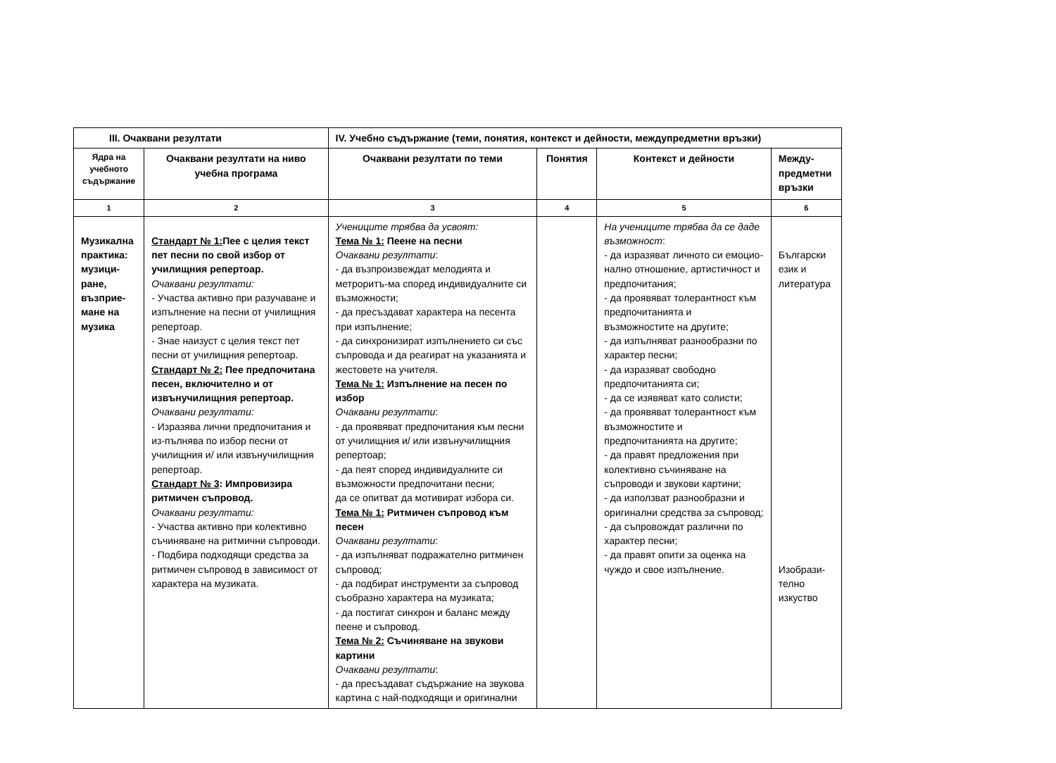| III. Очаквани резултати | | IV. Учебно съдържание (теми, понятия, контекст и дейности, междупредметни връзки) | | | |
| --- | --- | --- | --- | --- | --- |
| Ядра на учебното съдържание | Очаквани резултати на ниво учебна програма | Очаквани резултати по теми | Понятия | Контекст и дейности | Между-предметни връзки |
| 1 | 2 | 3 | 4 | 5 | 6 |
| Музикална практика: музици-ране, възприе-мане на музика | Стандарт № 1: Пее с целия текст пет песни по свой избор от училищния репертоар. Очаквани резултати: - Участва активно при разучаване и изпълнение на песни от училищния репертоар. - Знае наизуст с целия текст пет песни от училищния репертоар. Стандарт № 2: Пее предпочитана песен, включително и от извънучилищния репертоар. Очаквани резултати: - Изразява лични предпочитания и из-пълнява по избор песни от училищния и/ или извънучилищния репертоар. Стандарт № 3 : Импровизира ритмичен съпровод. Очаквани резултати: - Участва активно при колективно съчиняване на ритмични съпроводи. - Подбира подходящи средства за ритмичен съпровод в зависимост от характера на музиката. | Учениците трябва да усвоят: Тема № 1: Пеене на песни Очаквани резултати : - да възпроизвеждат мелодията и метроритъ-ма според индивидуалните си възможности; - да пресъздават характера на песента при изпълнение; - да синхронизират изпълнението си със съпровода и да реагират на указанията и жестовете на учителя. Тема № 1: Изпълнение на песен по избор Очаквани резултати : - да проявяват предпочитания към песни от училищния и/ или извънучилищния репертоар; - да пеят според индивидуалните си възможности предпочитани песни; да се опитват да мотивират избора си. Тема № 1: Ритмичен съпровод към песен Очаквани резултати : - да изпълняват подражателно ритмичен съпровод; - да подбират инструменти за съпровод съобразно характера на музиката; - да постигат синхрон и баланс между пеене и съпровод. Тема № 2: Съчиняване на звукови картини Очаквани резултати : - да пресъздават съдържание на звукова картина с най-подходящи и оригинални | | На учениците трябва да се даде възможност : - да изразяват личното си емоцио-нално отношение, артистичност и предпочитания; - да проявяват толерантност към предпочитанията и възможностите на другите; - да изпълняват разнообразни по характер песни; - да изразяват свободно предпочитанията си; - да се изявяват като солисти; - да проявяват толерантност към възможностите и предпочитанията на другите; - да правят предложения при колективно съчиняване на съпроводи и звукови картини; - да използват разнообразни и оригинални средства за съпровод; - да съпровождат различни по характер песни; - да правят опити за оценка на чуждо и свое изпълнение. | Български език и литература Изобрази-телно изкуство |